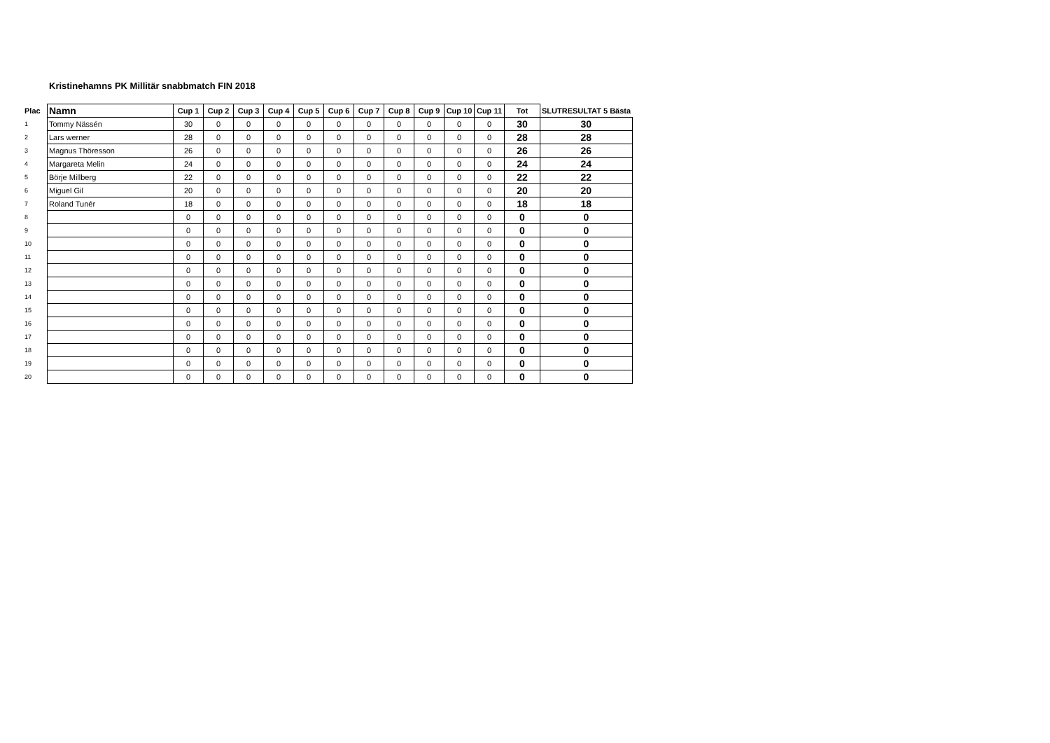Kristinehamns PK Millitär snabbmatch FIN 2018
| Plac | Namn | Cup 1 | Cup 2 | Cup 3 | Cup 4 | Cup 5 | Cup 6 | Cup 7 | Cup 8 | Cup 9 | Cup 10 | Cup 11 | Tot | SLUTRESULTAT 5 Bästa |
| --- | --- | --- | --- | --- | --- | --- | --- | --- | --- | --- | --- | --- | --- | --- |
| 1 | Tommy Nässén | 30 | 0 | 0 | 0 | 0 | 0 | 0 | 0 | 0 | 0 | 0 | 30 | 30 |
| 2 | Lars werner | 28 | 0 | 0 | 0 | 0 | 0 | 0 | 0 | 0 | 0 | 0 | 28 | 28 |
| 3 | Magnus Thöresson | 26 | 0 | 0 | 0 | 0 | 0 | 0 | 0 | 0 | 0 | 0 | 26 | 26 |
| 4 | Margareta Melin | 24 | 0 | 0 | 0 | 0 | 0 | 0 | 0 | 0 | 0 | 0 | 24 | 24 |
| 5 | Börje Millberg | 22 | 0 | 0 | 0 | 0 | 0 | 0 | 0 | 0 | 0 | 0 | 22 | 22 |
| 6 | Miguel Gil | 20 | 0 | 0 | 0 | 0 | 0 | 0 | 0 | 0 | 0 | 0 | 20 | 20 |
| 7 | Roland Tunér | 18 | 0 | 0 | 0 | 0 | 0 | 0 | 0 | 0 | 0 | 0 | 18 | 18 |
| 8 | | 0 | 0 | 0 | 0 | 0 | 0 | 0 | 0 | 0 | 0 | 0 | 0 | 0 |
| 9 | | 0 | 0 | 0 | 0 | 0 | 0 | 0 | 0 | 0 | 0 | 0 | 0 | 0 |
| 10 | | 0 | 0 | 0 | 0 | 0 | 0 | 0 | 0 | 0 | 0 | 0 | 0 | 0 |
| 11 | | 0 | 0 | 0 | 0 | 0 | 0 | 0 | 0 | 0 | 0 | 0 | 0 | 0 |
| 12 | | 0 | 0 | 0 | 0 | 0 | 0 | 0 | 0 | 0 | 0 | 0 | 0 | 0 |
| 13 | | 0 | 0 | 0 | 0 | 0 | 0 | 0 | 0 | 0 | 0 | 0 | 0 | 0 |
| 14 | | 0 | 0 | 0 | 0 | 0 | 0 | 0 | 0 | 0 | 0 | 0 | 0 | 0 |
| 15 | | 0 | 0 | 0 | 0 | 0 | 0 | 0 | 0 | 0 | 0 | 0 | 0 | 0 |
| 16 | | 0 | 0 | 0 | 0 | 0 | 0 | 0 | 0 | 0 | 0 | 0 | 0 | 0 |
| 17 | | 0 | 0 | 0 | 0 | 0 | 0 | 0 | 0 | 0 | 0 | 0 | 0 | 0 |
| 18 | | 0 | 0 | 0 | 0 | 0 | 0 | 0 | 0 | 0 | 0 | 0 | 0 | 0 |
| 19 | | 0 | 0 | 0 | 0 | 0 | 0 | 0 | 0 | 0 | 0 | 0 | 0 | 0 |
| 20 | | 0 | 0 | 0 | 0 | 0 | 0 | 0 | 0 | 0 | 0 | 0 | 0 | 0 |